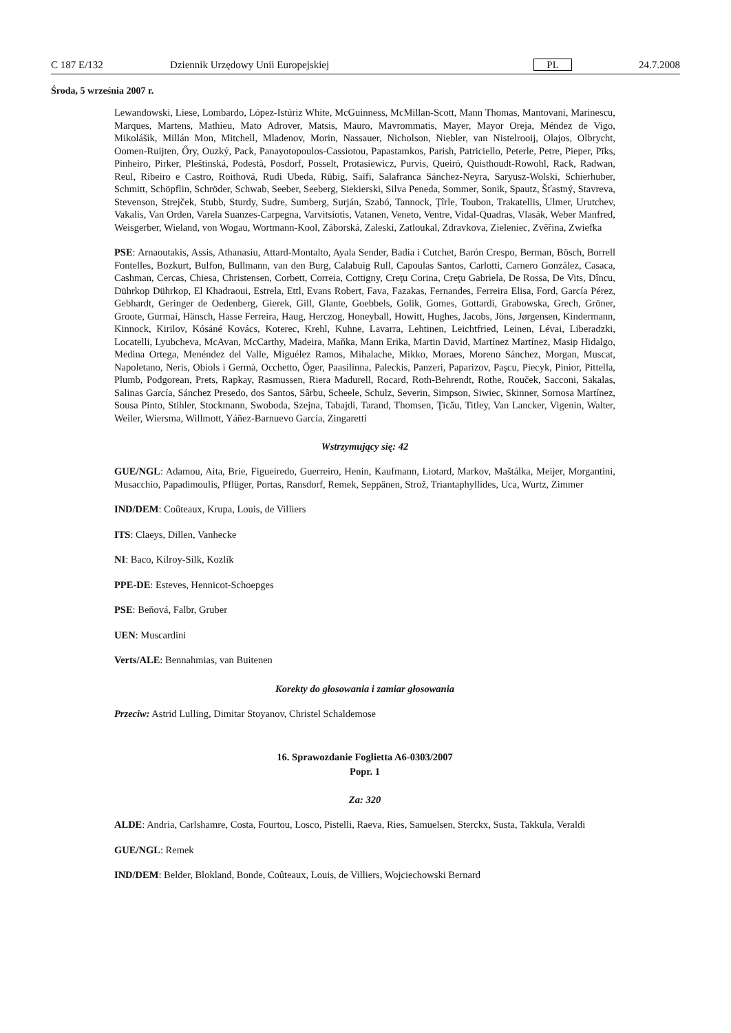C 187 E/132 Dziennik Urzędowy Unii Europejskiej PL 24.7.2008
Środa, 5 września 2007 r.
Lewandowski, Liese, Lombardo, López-Istúriz White, McGuinness, McMillan-Scott, Mann Thomas, Mantovani, Marinescu, Marques, Martens, Mathieu, Mato Adrover, Matsis, Mauro, Mavrommatis, Mayer, Mayor Oreja, Méndez de Vigo, Mikolášik, Millán Mon, Mitchell, Mladenov, Morin, Nassauer, Nicholson, Niebler, van Nistelrooij, Olajos, Olbrycht, Oomen-Ruijten, Őry, Ouzký, Pack, Panayotopoulos-Cassiotou, Papastamkos, Parish, Patriciello, Peterle, Petre, Pieper, Pīks, Pinheiro, Pirker, Pleštinská, Podestà, Posdorf, Posselt, Protasiewicz, Purvis, Queiró, Quisthoudt-Rowohl, Rack, Radwan, Reul, Ribeiro e Castro, Roithová, Rudi Ubeda, Rübig, Saïfi, Salafranca Sánchez-Neyra, Saryusz-Wolski, Schierhuber, Schmitt, Schöpflin, Schröder, Schwab, Seeber, Seeberg, Siekierski, Silva Peneda, Sommer, Sonik, Spautz, Šťastný, Stavreva, Stevenson, Strejček, Stubb, Sturdy, Sudre, Sumberg, Surján, Szabó, Tannock, Ţîrle, Toubon, Trakatellis, Ulmer, Urutchev, Vakalis, Van Orden, Varela Suanzes-Carpegna, Varvitsiotis, Vatanen, Veneto, Ventre, Vidal-Quadras, Vlasák, Weber Manfred, Weisgerber, Wieland, von Wogau, Wortmann-Kool, Záborská, Zaleski, Zatloukal, Zdravkova, Zieleniec, Zvěřina, Zwiefka
PSE: Arnaoutakis, Assis, Athanasiu, Attard-Montalto, Ayala Sender, Badia i Cutchet, Barón Crespo, Berman, Bösch, Borrell Fontelles, Bozkurt, Bulfon, Bullmann, van den Burg, Calabuig Rull, Capoulas Santos, Carlotti, Carnero González, Casaca, Cashman, Cercas, Chiesa, Christensen, Corbett, Correia, Cottigny, Creţu Corina, Creţu Gabriela, De Rossa, De Vits, Dîncu, Dührkop Dührkop, El Khadraoui, Estrela, Ettl, Evans Robert, Fava, Fazakas, Fernandes, Ferreira Elisa, Ford, García Pérez, Gebhardt, Geringer de Oedenberg, Gierek, Gill, Glante, Goebbels, Golik, Gomes, Gottardi, Grabowska, Grech, Gröner, Groote, Gurmai, Hänsch, Hasse Ferreira, Haug, Herczog, Honeyball, Howitt, Hughes, Jacobs, Jöns, Jørgensen, Kindermann, Kinnock, Kirilov, Kósáné Kovács, Koterec, Krehl, Kuhne, Lavarra, Lehtinen, Leichtfried, Leinen, Lévai, Liberadzki, Locatelli, Lyubcheva, McAvan, McCarthy, Madeira, Maňka, Mann Erika, Martin David, Martínez Martínez, Masip Hidalgo, Medina Ortega, Menéndez del Valle, Miguélez Ramos, Mihalache, Mikko, Moraes, Moreno Sánchez, Morgan, Muscat, Napoletano, Neris, Obiols i Germà, Occhetto, Öger, Paasilinna, Paleckis, Panzeri, Paparizov, Paşcu, Piecyk, Pinior, Pittella, Plumb, Podgorean, Prets, Rapkay, Rasmussen, Riera Madurell, Rocard, Roth-Behrendt, Rothe, Rouček, Sacconi, Sakalas, Salinas García, Sánchez Presedo, dos Santos, Sârbu, Scheele, Schulz, Severin, Simpson, Siwiec, Skinner, Sornosa Martínez, Sousa Pinto, Stihler, Stockmann, Swoboda, Szejna, Tabajdi, Tarand, Thomsen, Ţicău, Titley, Van Lancker, Vigenin, Walter, Weiler, Wiersma, Willmott, Yáñez-Barnuevo García, Zingaretti
Wstrzymujący się: 42
GUE/NGL: Adamou, Aita, Brie, Figueiredo, Guerreiro, Henin, Kaufmann, Liotard, Markov, Maštálka, Meijer, Morgantini, Musacchio, Papadimoulis, Pflüger, Portas, Ransdorf, Remek, Seppänen, Strož, Triantaphyllides, Uca, Wurtz, Zimmer
IND/DEM: Coûteaux, Krupa, Louis, de Villiers
ITS: Claeys, Dillen, Vanhecke
NI: Baco, Kilroy-Silk, Kozlík
PPE-DE: Esteves, Hennicot-Schoepges
PSE: Beňová, Falbr, Gruber
UEN: Muscardini
Verts/ALE: Bennahmias, van Buitenen
Korekty do głosowania i zamiar głosowania
Przeciw: Astrid Lulling, Dimitar Stoyanov, Christel Schaldemose
16. Sprawozdanie Foglietta A6-0303/2007
Popr. 1
Za: 320
ALDE: Andria, Carlshamre, Costa, Fourtou, Losco, Pistelli, Raeva, Ries, Samuelsen, Sterckx, Susta, Takkula, Veraldi
GUE/NGL: Remek
IND/DEM: Belder, Blokland, Bonde, Coûteaux, Louis, de Villiers, Wojciechowski Bernard